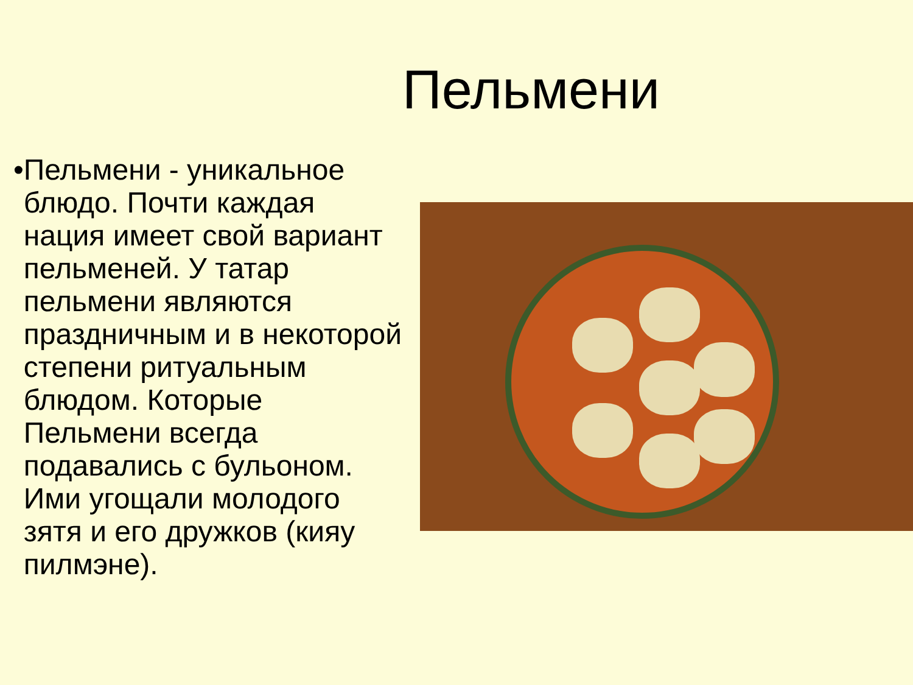Пельмени
• Пельмени - уникальное блюдо. Почти каждая нация имеет свой вариант пельменей. У татар пельмени являются праздничным и в некоторой степени ритуальным блюдом. Которые Пельмени всегда подавались с бульоном. Ими угощали молодого зятя и его дружков (кияу пилмэне).